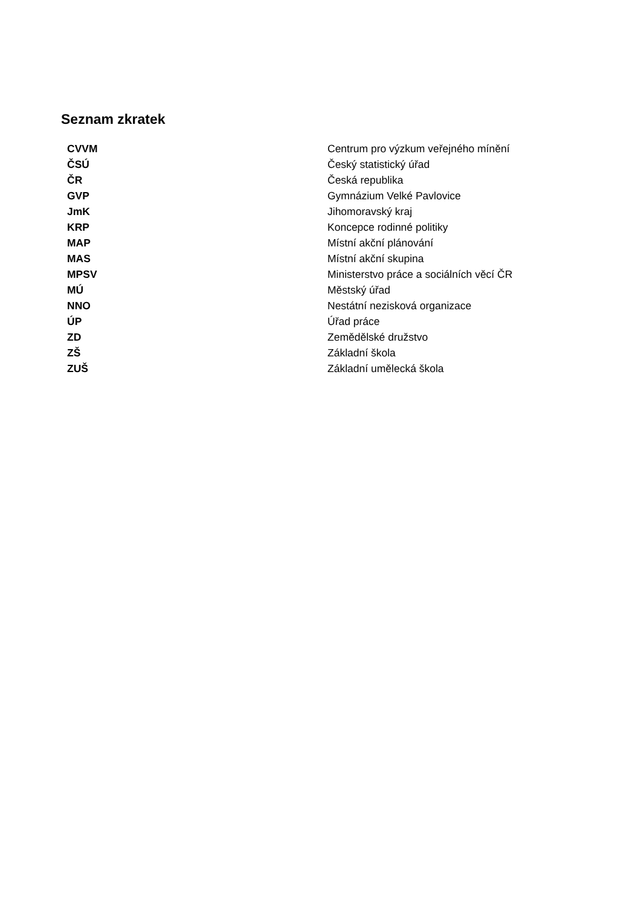Seznam zkratek
| CVVM | Centrum pro výzkum veřejného mínění |
| ČSÚ | Český statistický úřad |
| ČR | Česká republika |
| GVP | Gymnázium Velké Pavlovice |
| JmK | Jihomoravský kraj |
| KRP | Koncepce rodinné politiky |
| MAP | Místní akční plánování |
| MAS | Místní akční skupina |
| MPSV | Ministerstvo práce a sociálních věcí ČR |
| MÚ | Městský úřad |
| NNO | Nestátní nezisková organizace |
| ÚP | Úřad práce |
| ZD | Zemědělské družstvo |
| ZŠ | Základní škola |
| ZUŠ | Základní umělecká škola |